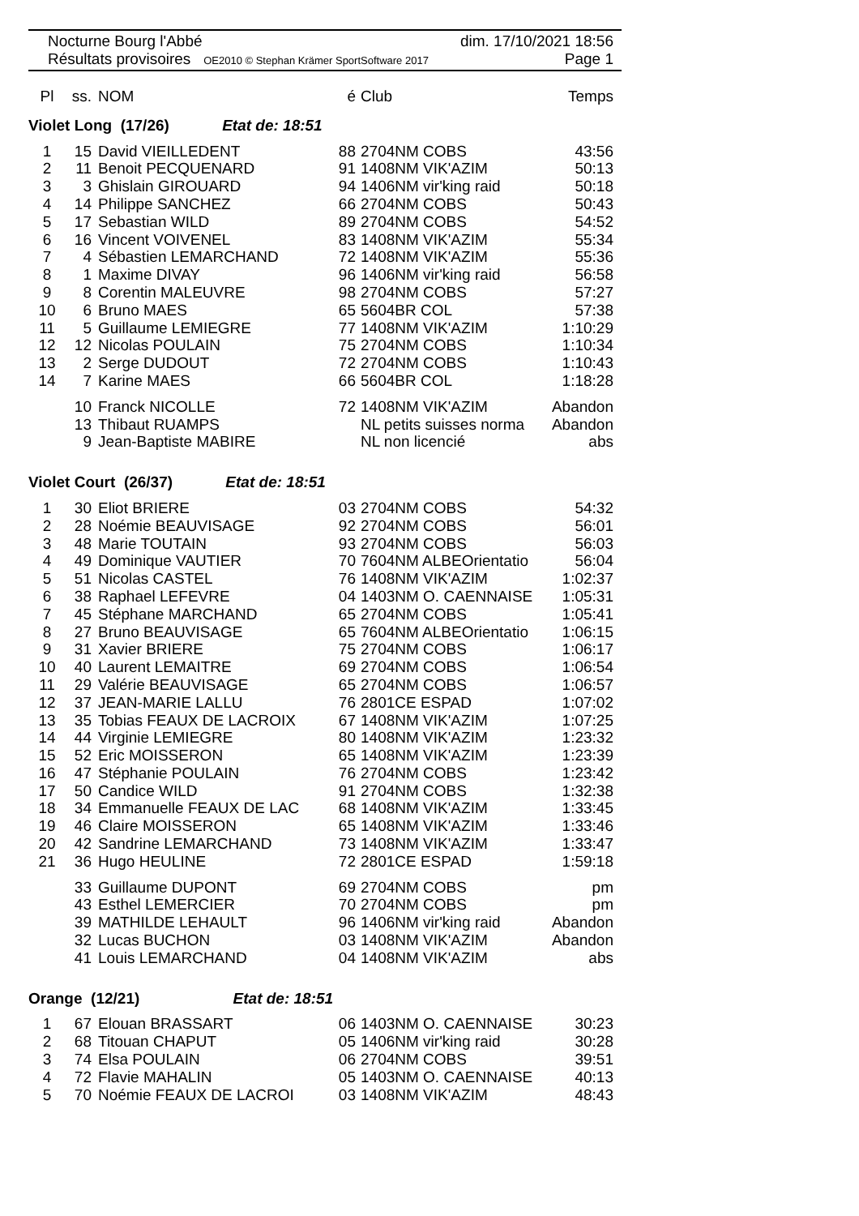Nocturne Bourg l'Abbé dim. 17/10/2021 18:56
Résultats provisoires OE2010 © Stephan Krämer SportSoftware 2017 Page 1
| Pl | ss. | NOM | é | Club | Temps |
| --- | --- | --- | --- | --- | --- |
| Violet Long (17/26) Etat de: 18:51 | | | | | |
| 1 | 15 | David VIEILLEDENT | 88 | 2704NM COBS | 43:56 |
| 2 | 11 | Benoit PECQUENARD | 91 | 1408NM VIK'AZIM | 50:13 |
| 3 | 3 | Ghislain GIROUARD | 94 | 1406NM vir'king raid | 50:18 |
| 4 | 14 | Philippe SANCHEZ | 66 | 2704NM COBS | 50:43 |
| 5 | 17 | Sebastian WILD | 89 | 2704NM COBS | 54:52 |
| 6 | 16 | Vincent VOIVENEL | 83 | 1408NM VIK'AZIM | 55:34 |
| 7 | 4 | Sébastien LEMARCHAND | 72 | 1408NM VIK'AZIM | 55:36 |
| 8 | 1 | Maxime DIVAY | 96 | 1406NM vir'king raid | 56:58 |
| 9 | 8 | Corentin MALEUVRE | 98 | 2704NM COBS | 57:27 |
| 10 | 6 | Bruno MAES | 65 | 5604BR COL | 57:38 |
| 11 | 5 | Guillaume LEMIEGRE | 77 | 1408NM VIK'AZIM | 1:10:29 |
| 12 | 12 | Nicolas POULAIN | 75 | 2704NM COBS | 1:10:34 |
| 13 | 2 | Serge DUDOUT | 72 | 2704NM COBS | 1:10:43 |
| 14 | 7 | Karine MAES | 66 | 5604BR COL | 1:18:28 |
| | 10 | Franck NICOLLE | 72 | 1408NM VIK'AZIM | Abandon |
| | 13 | Thibaut RUAMPS | | NL petits suisses norma | Abandon |
| | 9 | Jean-Baptiste MABIRE | | NL non licencié | abs |
| Violet Court (26/37) Etat de: 18:51 | | | | | |
| 1 | 30 | Eliot BRIERE | 03 | 2704NM COBS | 54:32 |
| 2 | 28 | Noémie BEAUVISAGE | 92 | 2704NM COBS | 56:01 |
| 3 | 48 | Marie TOUTAIN | 93 | 2704NM COBS | 56:03 |
| 4 | 49 | Dominique VAUTIER | 70 | 7604NM ALBEOrientatio | 56:04 |
| 5 | 51 | Nicolas CASTEL | 76 | 1408NM VIK'AZIM | 1:02:37 |
| 6 | 38 | Raphael LEFEVRE | 04 | 1403NM O. CAENNAISE | 1:05:31 |
| 7 | 45 | Stéphane MARCHAND | 65 | 2704NM COBS | 1:05:41 |
| 8 | 27 | Bruno BEAUVISAGE | 65 | 7604NM ALBEOrientatio | 1:06:15 |
| 9 | 31 | Xavier BRIERE | 75 | 2704NM COBS | 1:06:17 |
| 10 | 40 | Laurent LEMAITRE | 69 | 2704NM COBS | 1:06:54 |
| 11 | 29 | Valérie BEAUVISAGE | 65 | 2704NM COBS | 1:06:57 |
| 12 | 37 | JEAN-MARIE LALLU | 76 | 2801CE ESPAD | 1:07:02 |
| 13 | 35 | Tobias FEAUX DE LACROIX | 67 | 1408NM VIK'AZIM | 1:07:25 |
| 14 | 44 | Virginie LEMIEGRE | 80 | 1408NM VIK'AZIM | 1:23:32 |
| 15 | 52 | Eric MOISSERON | 65 | 1408NM VIK'AZIM | 1:23:39 |
| 16 | 47 | Stéphanie POULAIN | 76 | 2704NM COBS | 1:23:42 |
| 17 | 50 | Candice WILD | 91 | 2704NM COBS | 1:32:38 |
| 18 | 34 | Emmanuelle FEAUX DE LAC | 68 | 1408NM VIK'AZIM | 1:33:45 |
| 19 | 46 | Claire MOISSERON | 65 | 1408NM VIK'AZIM | 1:33:46 |
| 20 | 42 | Sandrine LEMARCHAND | 73 | 1408NM VIK'AZIM | 1:33:47 |
| 21 | 36 | Hugo HEULINE | 72 | 2801CE ESPAD | 1:59:18 |
| | 33 | Guillaume DUPONT | 69 | 2704NM COBS | pm |
| | 43 | Esthel LEMERCIER | 70 | 2704NM COBS | pm |
| | 39 | MATHILDE LEHAULT | 96 | 1406NM vir'king raid | Abandon |
| | 32 | Lucas BUCHON | 03 | 1408NM VIK'AZIM | Abandon |
| | 41 | Louis LEMARCHAND | 04 | 1408NM VIK'AZIM | abs |
| Orange (12/21) Etat de: 18:51 | | | | | |
| 1 | 67 | Elouan BRASSART | 06 | 1403NM O. CAENNAISE | 30:23 |
| 2 | 68 | Titouan CHAPUT | 05 | 1406NM vir'king raid | 30:28 |
| 3 | 74 | Elsa POULAIN | 06 | 2704NM COBS | 39:51 |
| 4 | 72 | Flavie MAHALIN | 05 | 1403NM O. CAENNAISE | 40:13 |
| 5 | 70 | Noémie FEAUX DE LACROI | 03 | 1408NM VIK'AZIM | 48:43 |